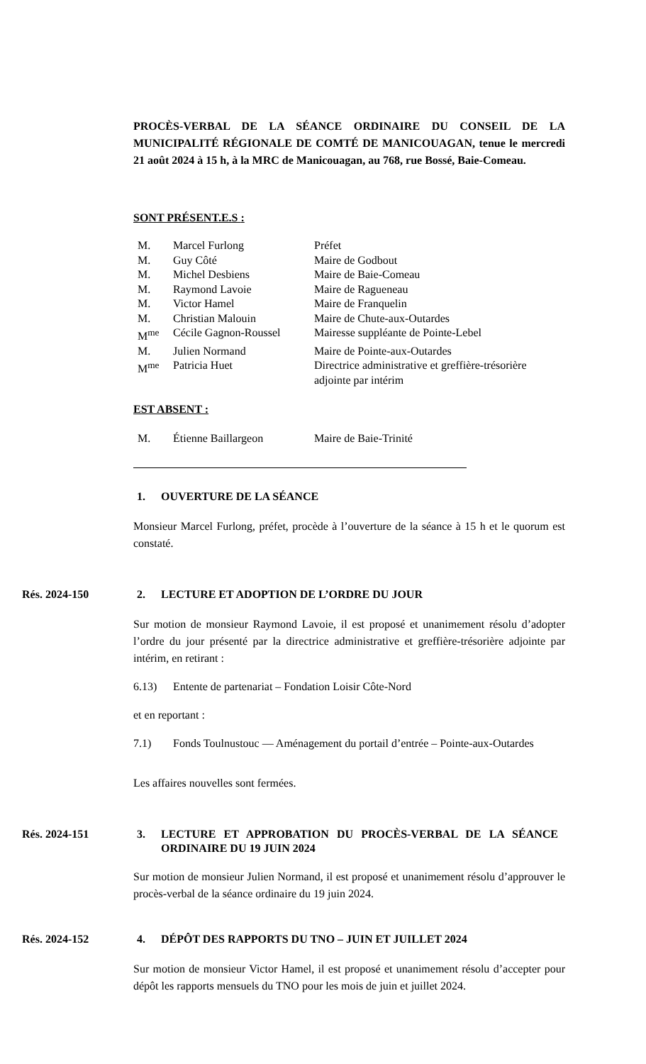PROCÈS-VERBAL DE LA SÉANCE ORDINAIRE DU CONSEIL DE LA MUNICIPALITÉ RÉGIONALE DE COMTÉ DE MANICOUAGAN, tenue le mercredi 21 août 2024 à 15 h, à la MRC de Manicouagan, au 768, rue Bossé, Baie-Comeau.
SONT PRÉSENT.E.S :
| M. | Marcel Furlong | Préfet |
| M. | Guy Côté | Maire de Godbout |
| M. | Michel Desbiens | Maire de Baie-Comeau |
| M. | Raymond Lavoie | Maire de Ragueneau |
| M. | Victor Hamel | Maire de Franquelin |
| M. | Christian Malouin | Maire de Chute-aux-Outardes |
| M<sup>me</sup> | Cécile Gagnon-Roussel | Mairesse suppléante de Pointe-Lebel |
| M. | Julien Normand | Maire de Pointe-aux-Outardes |
| M<sup>me</sup> | Patricia Huet | Directrice administrative et greffière-trésorière adjointe par intérim |
EST ABSENT :
| M. | Étienne Baillargeon | Maire de Baie-Trinité |
1. OUVERTURE DE LA SÉANCE
Monsieur Marcel Furlong, préfet, procède à l’ouverture de la séance à 15 h et le quorum est constaté.
Rés. 2024-150 2. LECTURE ET ADOPTION DE L’ORDRE DU JOUR
Sur motion de monsieur Raymond Lavoie, il est proposé et unanimement résolu d’adopter l’ordre du jour présenté par la directrice administrative et greffière-trésorière adjointe par intérim, en retirant :
6.13) Entente de partenariat – Fondation Loisir Côte-Nord
et en reportant :
7.1) Fonds Toulnustouc — Aménagement du portail d’entrée – Pointe-aux-Outardes
Les affaires nouvelles sont fermées.
Rés. 2024-151 3. LECTURE ET APPROBATION DU PROCÈS-VERBAL DE LA SÉANCE ORDINAIRE DU 19 JUIN 2024
Sur motion de monsieur Julien Normand, il est proposé et unanimement résolu d’approuver le procès-verbal de la séance ordinaire du 19 juin 2024.
Rés. 2024-152 4. DÉPÔT DES RAPPORTS DU TNO – JUIN ET JUILLET 2024
Sur motion de monsieur Victor Hamel, il est proposé et unanimement résolu d’accepter pour dépôt les rapports mensuels du TNO pour les mois de juin et juillet 2024.